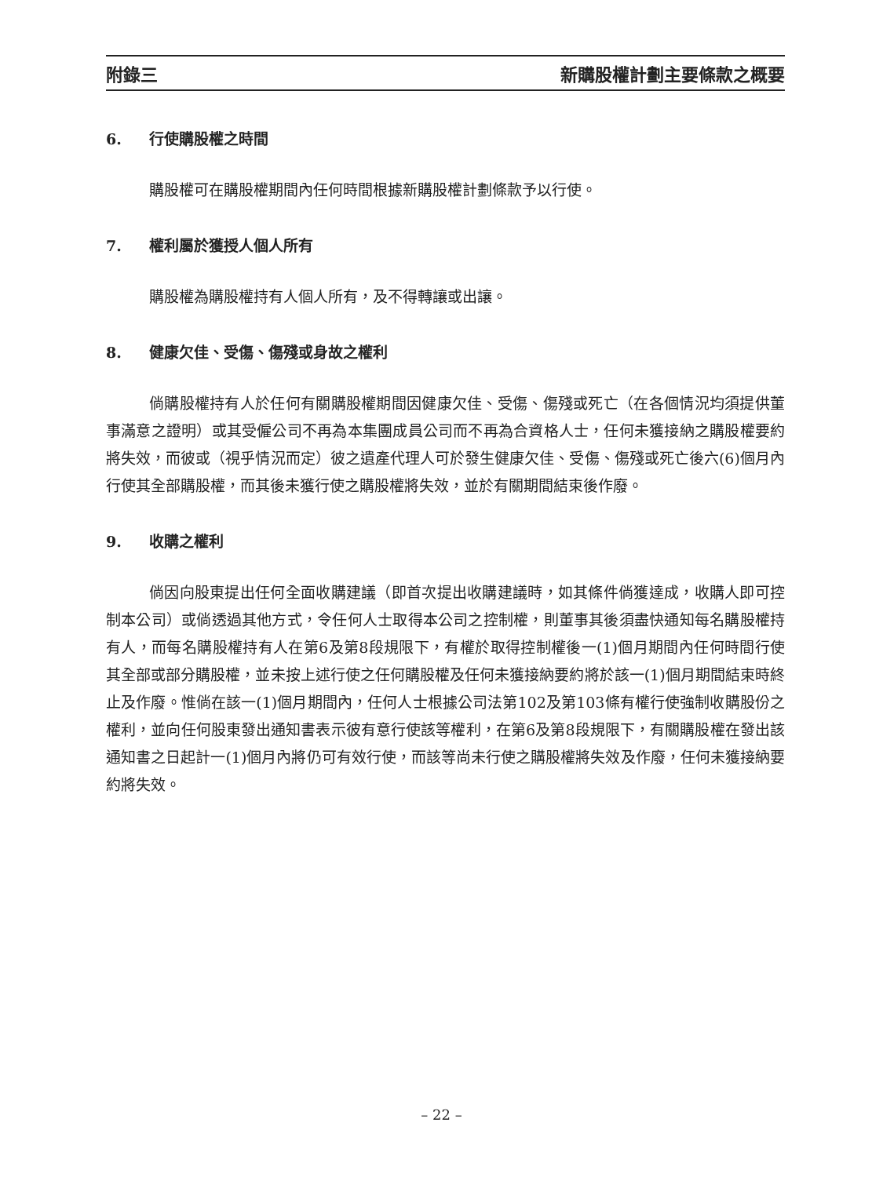附錄三 新購股權計劃主要條款之概要
6. 行使購股權之時間
購股權可在購股權期間內任何時間根據新購股權計劃條款予以行使。
7. 權利屬於獲授人個人所有
購股權為購股權持有人個人所有，及不得轉讓或出讓。
8. 健康欠佳、受傷、傷殘或身故之權利
倘購股權持有人於任何有關購股權期間因健康欠佳、受傷、傷殘或死亡（在各個情況均須提供董事滿意之證明）或其受僱公司不再為本集團成員公司而不再為合資格人士，任何未獲接納之購股權要約將失效，而彼或（視乎情況而定）彼之遺產代理人可於發生健康欠佳、受傷、傷殘或死亡後六(6)個月內行使其全部購股權，而其後未獲行使之購股權將失效，並於有關期間結束後作廢。
9. 收購之權利
倘因向股東提出任何全面收購建議（即首次提出收購建議時，如其條件倘獲達成，收購人即可控制本公司）或倘透過其他方式，令任何人士取得本公司之控制權，則董事其後須盡快通知每名購股權持有人，而每名購股權持有人在第6及第8段規限下，有權於取得控制權後一(1)個月期間內任何時間行使其全部或部分購股權，並未按上述行使之任何購股權及任何未獲接納要約將於該一(1)個月期間結束時終止及作廢。惟倘在該一(1)個月期間內，任何人士根據公司法第102及第103條有權行使強制收購股份之權利，並向任何股東發出通知書表示彼有意行使該等權利，在第6及第8段規限下，有關購股權在發出該通知書之日起計一(1)個月內將仍可有效行使，而該等尚未行使之購股權將失效及作廢，任何未獲接納要約將失效。
– 22 –